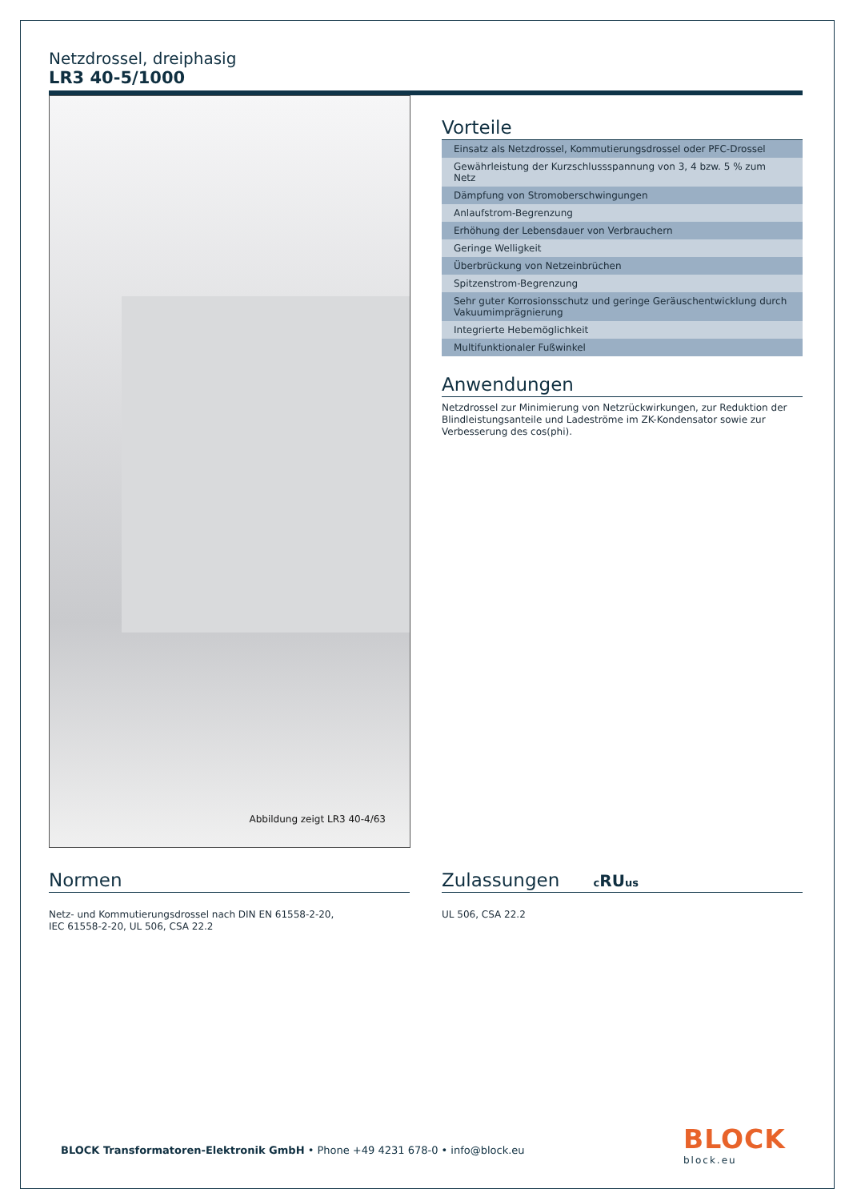Netzdrossel, dreiphasig
LR3 40-5/1000
Abbildung zeigt LR3 40-4/63
Vorteile
Einsatz als Netzdrossel, Kommutierungsdrossel oder PFC-Drossel
Gewährleistung der Kurzschlussspannung von 3, 4 bzw. 5 % zum Netz
Dämpfung von Stromoberschwingungen
Anlaufstrom-Begrenzung
Erhöhung der Lebensdauer von Verbrauchern
Geringe Welligkeit
Überbrückung von Netzeinbrüchen
Spitzenstrom-Begrenzung
Sehr guter Korrosionsschutz und geringe Geräuschentwicklung durch Vakuumimprägnierung
Integrierte Hebemöglichkeit
Multifunktionaler Fußwinkel
Anwendungen
Netzdrossel zur Minimierung von Netzrückwirkungen, zur Reduktion der Blindleistungsanteile und Ladeströme im ZK-Kondensator sowie zur Verbesserung des cos(phi).
Normen
Netz- und Kommutierungsdrossel nach DIN EN 61558-2-20,
IEC 61558-2-20, UL 506, CSA 22.2
Zulassungen cRUus
UL 506, CSA 22.2
BLOCK Transformatoren-Elektronik GmbH • Phone +49 4231 678-0 • info@block.eu
BLOCK
block.eu